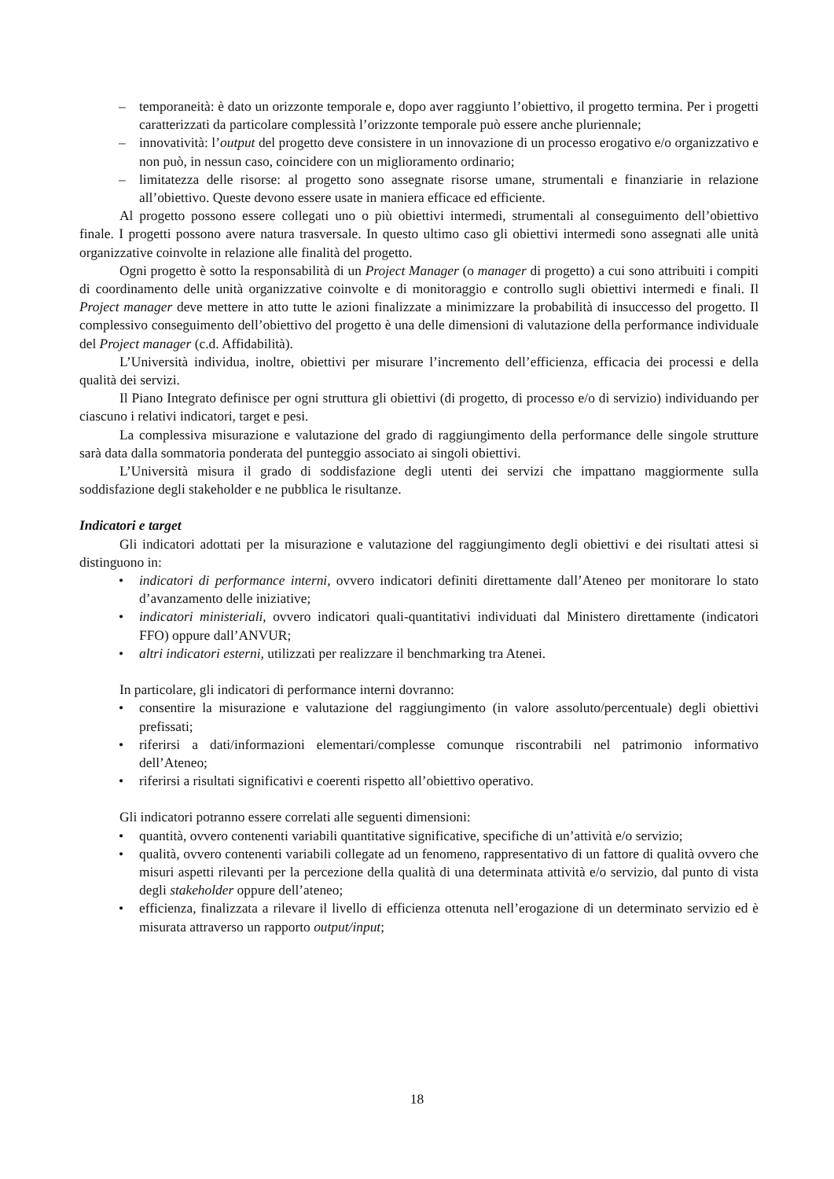– temporaneità: è dato un orizzonte temporale e, dopo aver raggiunto l’obiettivo, il progetto termina. Per i progetti caratterizzati da particolare complessità l’orizzonte temporale può essere anche pluriennale;
– innovatività: l’output del progetto deve consistere in un innovazione di un processo erogativo e/o organizzativo e non può, in nessun caso, coincidere con un miglioramento ordinario;
– limitatezza delle risorse: al progetto sono assegnate risorse umane, strumentali e finanziarie in relazione all’obiettivo. Queste devono essere usate in maniera efficace ed efficiente.
Al progetto possono essere collegati uno o più obiettivi intermedi, strumentali al conseguimento dell’obiettivo finale. I progetti possono avere natura trasversale. In questo ultimo caso gli obiettivi intermedi sono assegnati alle unità organizzative coinvolte in relazione alle finalità del progetto.
Ogni progetto è sotto la responsabilità di un Project Manager (o manager di progetto) a cui sono attribuiti i compiti di coordinamento delle unità organizzative coinvolte e di monitoraggio e controllo sugli obiettivi intermedi e finali. Il Project manager deve mettere in atto tutte le azioni finalizzate a minimizzare la probabilità di insuccesso del progetto. Il complessivo conseguimento dell’obiettivo del progetto è una delle dimensioni di valutazione della performance individuale del Project manager (c.d. Affidabilità).
L’Università individua, inoltre, obiettivi per misurare l’incremento dell’efficienza, efficacia dei processi e della qualità dei servizi.
Il Piano Integrato definisce per ogni struttura gli obiettivi (di progetto, di processo e/o di servizio) individuando per ciascuno i relativi indicatori, target e pesi.
La complessiva misurazione e valutazione del grado di raggiungimento della performance delle singole strutture sarà data dalla sommatoria ponderata del punteggio associato ai singoli obiettivi.
L’Università misura il grado di soddisfazione degli utenti dei servizi che impattano maggiormente sulla soddisfazione degli stakeholder e ne pubblica le risultanze.
Indicatori e target
Gli indicatori adottati per la misurazione e valutazione del raggiungimento degli obiettivi e dei risultati attesi si distinguono in:
• indicatori di performance interni, ovvero indicatori definiti direttamente dall’Ateneo per monitorare lo stato d’avanzamento delle iniziative;
• indicatori ministeriali, ovvero indicatori quali-quantitativi individuati dal Ministero direttamente (indicatori FFO) oppure dall’ANVUR;
• altri indicatori esterni, utilizzati per realizzare il benchmarking tra Atenei.
In particolare, gli indicatori di performance interni dovranno:
• consentire la misurazione e valutazione del raggiungimento (in valore assoluto/percentuale) degli obiettivi prefissati;
• riferirsi a dati/informazioni elementari/complesse comunque riscontrabili nel patrimonio informativo dell’Ateneo;
• riferirsi a risultati significativi e coerenti rispetto all’obiettivo operativo.
Gli indicatori potranno essere correlati alle seguenti dimensioni:
• quantità, ovvero contenenti variabili quantitative significative, specifiche di un’attività e/o servizio;
• qualità, ovvero contenenti variabili collegate ad un fenomeno, rappresentativo di un fattore di qualità ovvero che misuri aspetti rilevanti per la percezione della qualità di una determinata attività e/o servizio, dal punto di vista degli stakeholder oppure dell’ateneo;
• efficienza, finalizzata a rilevare il livello di efficienza ottenuta nell’erogazione di un determinato servizio ed è misurata attraverso un rapporto output/input;
18